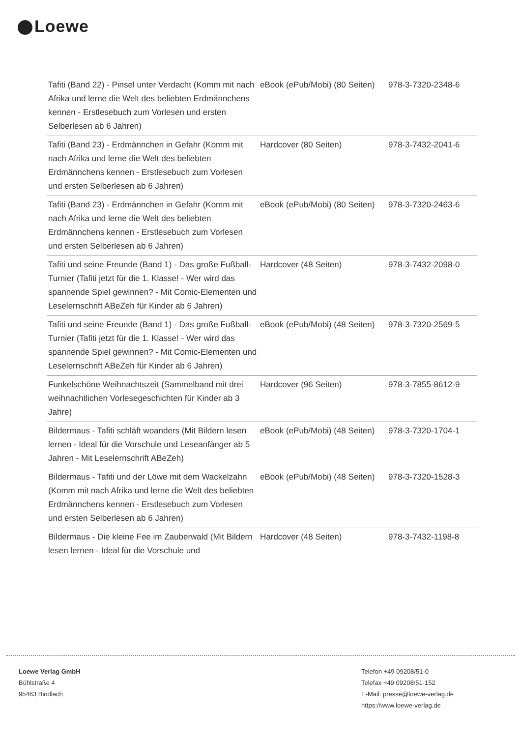Loewe
| Tafiti (Band 22) - Pinsel unter Verdacht (Komm mit nach Afrika und lerne die Welt des beliebten Erdmännchens kennen - Erstlesebuch zum Vorlesen und ersten Selberlesen ab 6 Jahren) | eBook (ePub/Mobi) (80 Seiten) | 978-3-7320-2348-6 |
| Tafiti (Band 23) - Erdmännchen in Gefahr (Komm mit nach Afrika und lerne die Welt des beliebten Erdmännchens kennen - Erstlesebuch zum Vorlesen und ersten Selberlesen ab 6 Jahren) | Hardcover (80 Seiten) | 978-3-7432-2041-6 |
| Tafiti (Band 23) - Erdmännchen in Gefahr (Komm mit nach Afrika und lerne die Welt des beliebten Erdmännchens kennen - Erstlesebuch zum Vorlesen und ersten Selberlesen ab 6 Jahren) | eBook (ePub/Mobi) (80 Seiten) | 978-3-7320-2463-6 |
| Tafiti und seine Freunde (Band 1) - Das große Fußball-Turnier (Tafiti jetzt für die 1. Klasse! - Wer wird das spannende Spiel gewinnen? - Mit Comic-Elementen und Leselernschrift ABeZeh für Kinder ab 6 Jahren) | Hardcover (48 Seiten) | 978-3-7432-2098-0 |
| Tafiti und seine Freunde (Band 1) - Das große Fußball-Turnier (Tafiti jetzt für die 1. Klasse! - Wer wird das spannende Spiel gewinnen? - Mit Comic-Elementen und Leselernschrift ABeZeh für Kinder ab 6 Jahren) | eBook (ePub/Mobi) (48 Seiten) | 978-3-7320-2569-5 |
| Funkelschöne Weihnachtszeit (Sammelband mit drei weihnachtlichen Vorlesegeschichten für Kinder ab 3 Jahre) | Hardcover (96 Seiten) | 978-3-7855-8612-9 |
| Bildermaus - Tafiti schläft woanders (Mit Bildern lesen lernen - Ideal für die Vorschule und Leseanfänger ab 5 Jahren - Mit Leselernschrift ABeZeh) | eBook (ePub/Mobi) (48 Seiten) | 978-3-7320-1704-1 |
| Bildermaus - Tafiti und der Löwe mit dem Wackelzahn (Komm mit nach Afrika und lerne die Welt des beliebten Erdmännchens kennen - Erstlesebuch zum Vorlesen und ersten Selberlesen ab 6 Jahren) | eBook (ePub/Mobi) (48 Seiten) | 978-3-7320-1528-3 |
| Bildermaus - Die kleine Fee im Zauberwald (Mit Bildern lesen lernen - Ideal für die Vorschule und | Hardcover (48 Seiten) | 978-3-7432-1198-8 |
Loewe Verlag GmbH
Bühlstraße 4
95463 Bindlach
Telefon +49 09208/51-0
Telefax +49 09208/51-152
E-Mail: presse@loewe-verlag.de
https://www.loewe-verlag.de